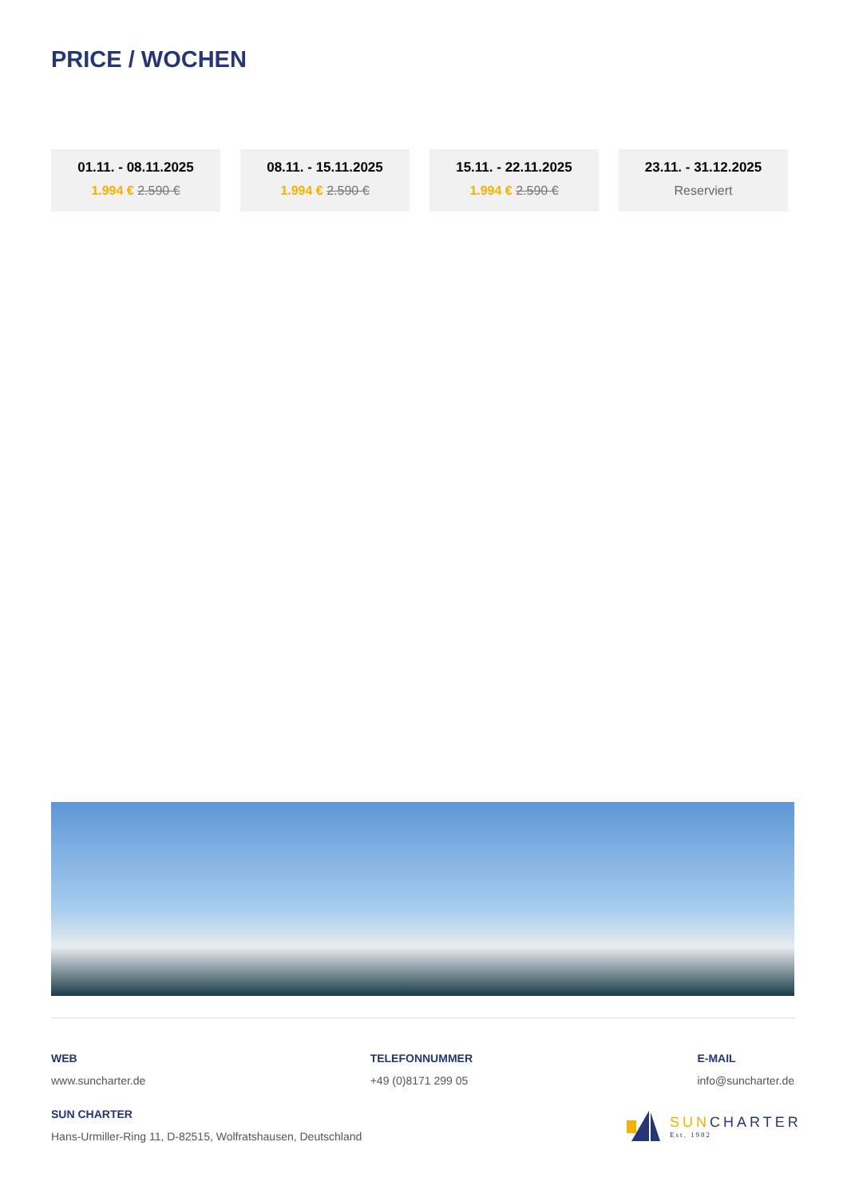PRICE / WOCHEN
01.11. - 08.11.2025
1.994 € 2.590 €
08.11. - 15.11.2025
1.994 € 2.590 €
15.11. - 22.11.2025
1.994 € 2.590 €
23.11. - 31.12.2025
Reserviert
WEB
www.suncharter.de
TELEFONNUMMER
+49 (0)8171 299 05
E-MAIL
info@suncharter.de
SUN CHARTER
Hans-Urmiller-Ring 11, D-82515, Wolfratshausen, Deutschland
SUNCHARTER
Est. 1982